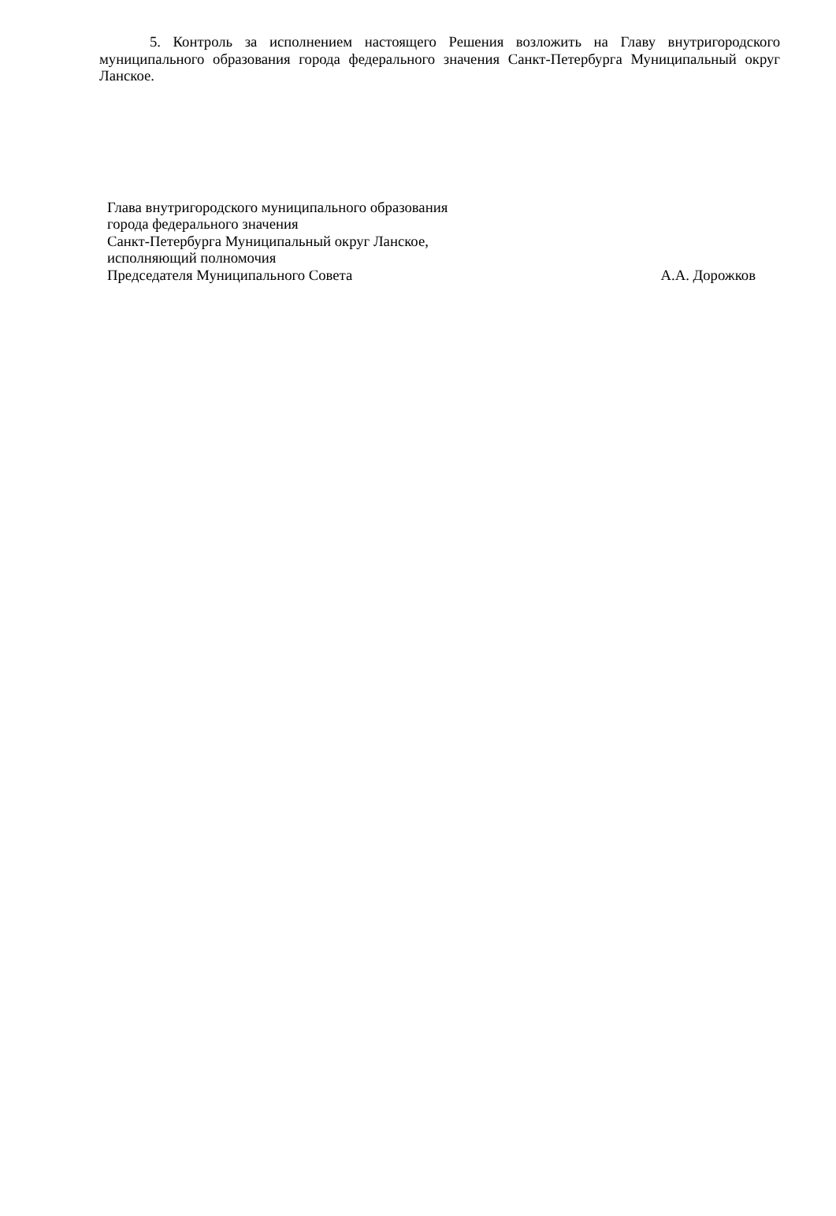5. Контроль за исполнением настоящего Решения возложить на Главу внутригородского муниципального образования города федерального значения Санкт-Петербурга Муниципальный округ Ланское.
Глава внутригородского муниципального образования
города федерального значения
Санкт-Петербурга Муниципальный округ Ланское,
исполняющий полномочия
Председателя Муниципального Совета А.А. Дорожков